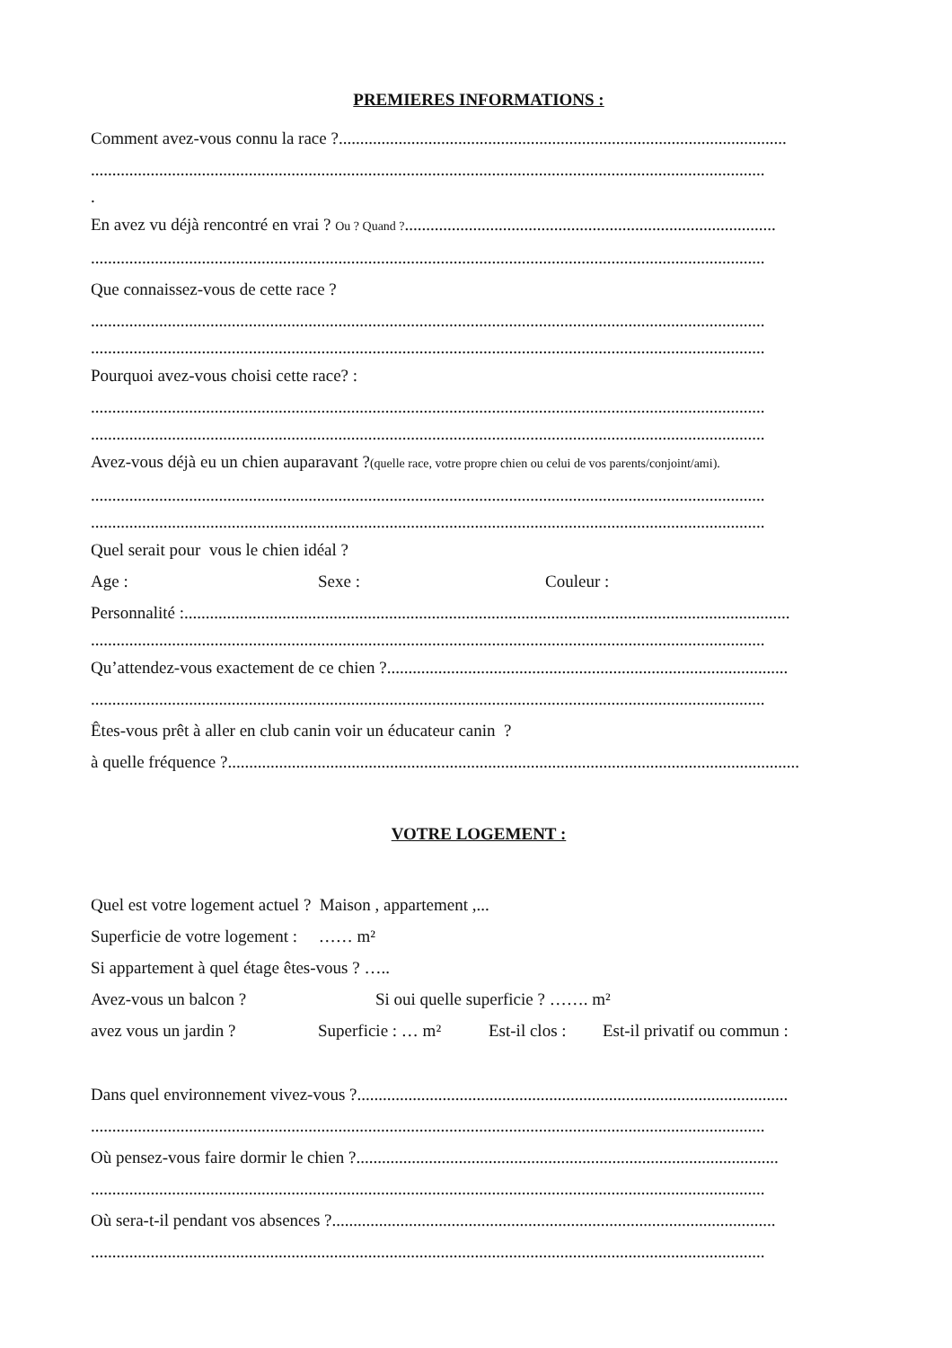PREMIERES INFORMATIONS :
Comment avez-vous connu la race ?.........................................................................................................
..............................................................................................................................................................
.
En avez vu déjà rencontré en vrai ? Ou ? Quand ?.......................................................................................
..............................................................................................................................................................
Que connaissez-vous de cette race ?
..............................................................................................................................................................
..............................................................................................................................................................
Pourquoi avez-vous choisi cette race? :
..............................................................................................................................................................
..............................................................................................................................................................
Avez-vous déjà eu un chien auparavant ?(quelle race, votre propre chien ou celui de vos parents/conjoint/ami).
..............................................................................................................................................................
..............................................................................................................................................................
Quel serait pour vous le chien idéal ?
Age : Sexe : Couleur :
Personnalité :..............................................................................................................................................
..............................................................................................................................................................
Qu’attendez-vous exactement de ce chien ?..............................................................................................
..............................................................................................................................................................
Êtes-vous prêt à aller en club canin voir un éducateur canin ?
à quelle fréquence ?......................................................................................................................................
VOTRE LOGEMENT :
Quel est votre logement actuel ? Maison , appartement ,...
Superficie de votre logement : …… m²
Si appartement à quel étage êtes-vous ? …..
Avez-vous un balcon ? Si oui quelle superficie ? ……. m²
avez vous un jardin ? Superficie : … m² Est-il clos : Est-il privatif ou commun :
Dans quel environnement vivez-vous ?.....................................................................................................
..............................................................................................................................................................
Où pensez-vous faire dormir le chien ?...................................................................................................
..............................................................................................................................................................
Où sera-t-il pendant vos absences ?........................................................................................................
..............................................................................................................................................................